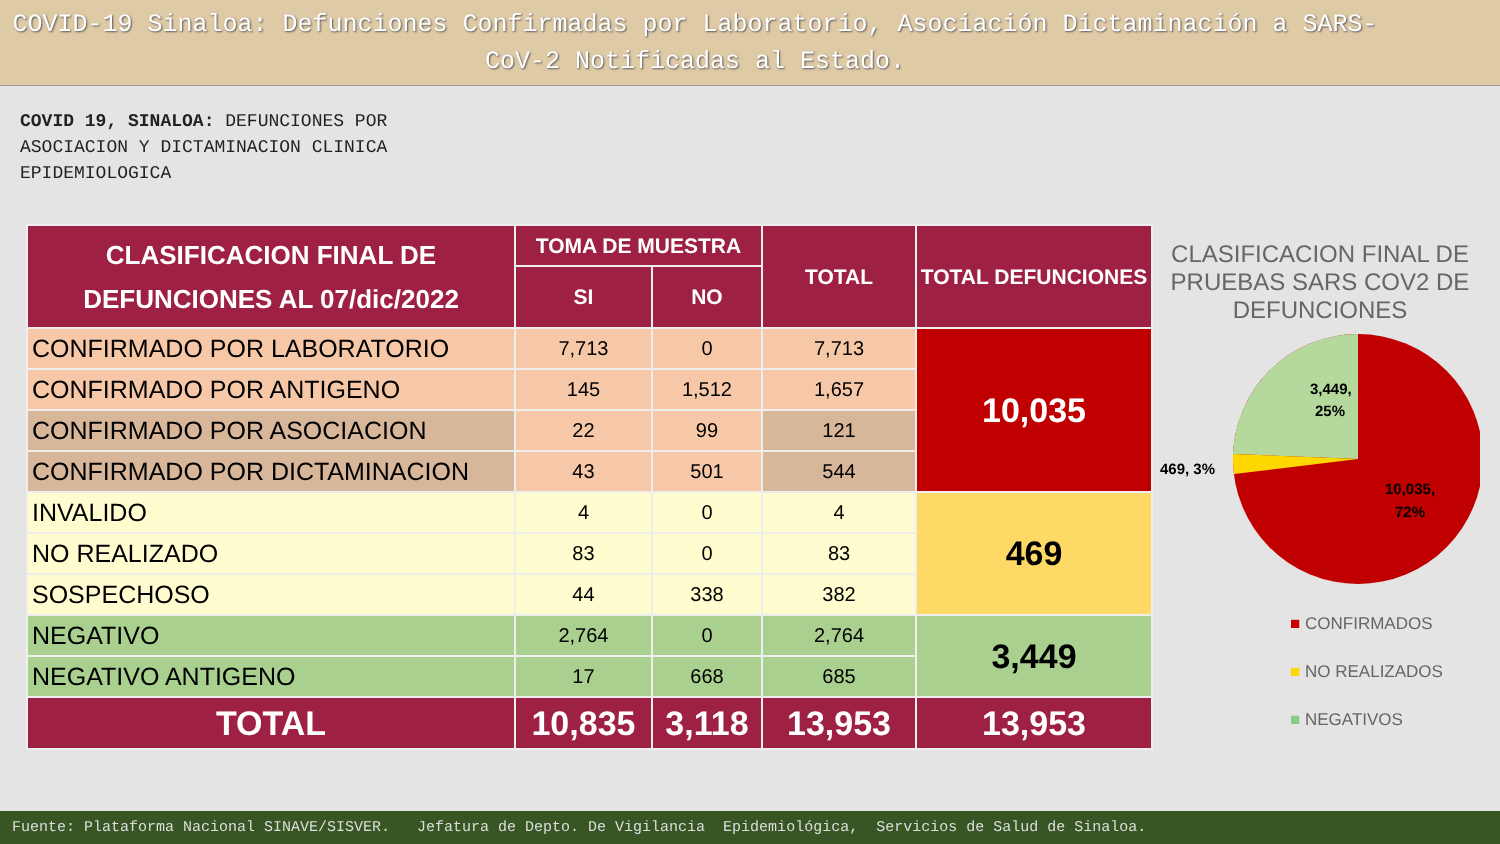COVID-19 Sinaloa: Defunciones Confirmadas por Laboratorio, Asociación Dictaminación a SARS-CoV-2 Notificadas al Estado.
COVID 19, SINALOA: DEFUNCIONES POR ASOCIACION Y DICTAMINACION CLINICA EPIDEMIOLOGICA
| CLASIFICACION FINAL DE DEFUNCIONES AL 07/dic/2022 | TOMA DE MUESTRA | | TOTAL | TOTAL DEFUNCIONES |
| --- | --- | --- | --- | --- |
| | SI | NO | | |
| CONFIRMADO POR LABORATORIO | 7,713 | 0 | 7,713 | 10,035 |
| CONFIRMADO POR ANTIGENO | 145 | 1,512 | 1,657 | |
| CONFIRMADO POR ASOCIACION | 22 | 99 | 121 | |
| CONFIRMADO POR DICTAMINACION | 43 | 501 | 544 | |
| INVALIDO | 4 | 0 | 4 | 469 |
| NO REALIZADO | 83 | 0 | 83 | |
| SOSPECHOSO | 44 | 338 | 382 | |
| NEGATIVO | 2,764 | 0 | 2,764 | 3,449 |
| NEGATIVO ANTIGENO | 17 | 668 | 685 | |
| TOTAL | 10,835 | 3,118 | 13,953 | 13,953 |
CLASIFICACION FINAL DE PRUEBAS SARS COV2 DE DEFUNCIONES
3,449,
25%
469, 3%
10,035,
72%
■ CONFIRMADOS
■ NO REALIZADOS
■ NEGATIVOS
Fuente: Plataforma Nacional SINAVE/SISVER. Jefatura de Depto. De Vigilancia Epidemiológica, Servicios de Salud de Sinaloa.